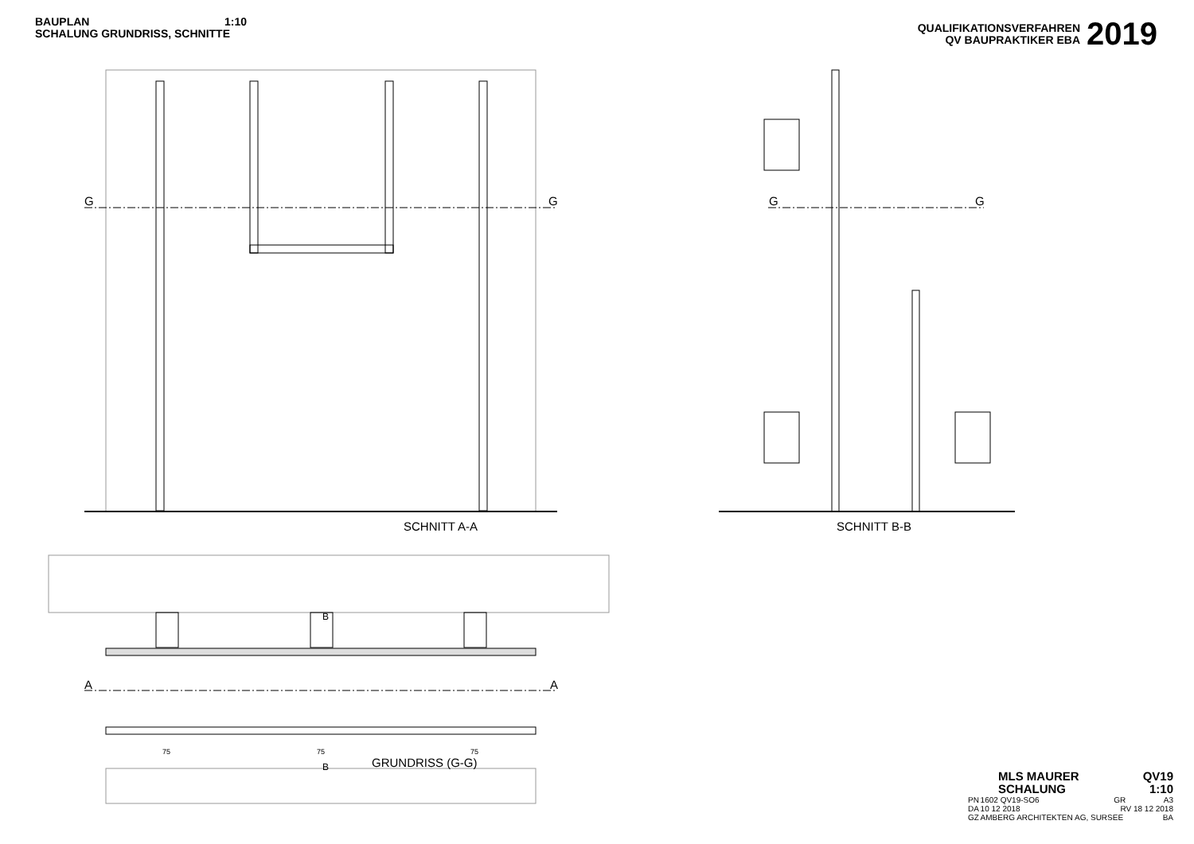BAUPLAN 1:10
SCHALUNG GRUNDRISS, SCHNITTE
QUALIFIKATIONSVERFAHREN
QV BAUPRAKTIKER EBA
2019
G G
SCHNITT A-A
G G
SCHNITT B-B
A A
B
B
75 75 75
GRUNDRISS (G-G)
MLS MAURER QV19
SCHALUNG 1:10
| PN | 1602 QV19-SO6 | GR | A3 |
| DA | 10 12 2018 | RV 18 12 2018 | |
| GZ | AMBERG ARCHITEKTEN AG, SURSEE | | BA |